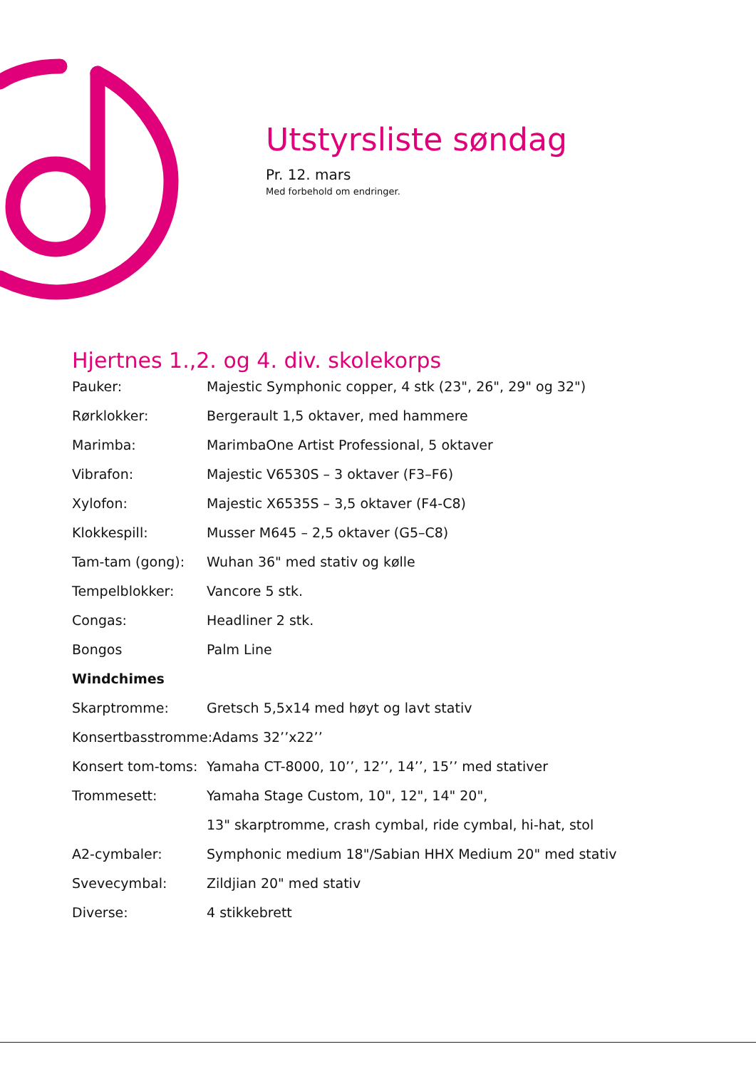Utstyrsliste søndag
Pr. 12. mars
Med forbehold om endringer.
Hjertnes 1.,2. og 4. div. skolekorps
Pauker: Majestic Symphonic copper, 4 stk (23", 26", 29" og 32")
Rørklokker: Bergerault 1,5 oktaver, med hammere
Marimba: MarimbaOne Artist Professional, 5 oktaver
Vibrafon: Majestic V6530S – 3 oktaver (F3–F6)
Xylofon: Majestic X6535S – 3,5 oktaver (F4-C8)
Klokkespill: Musser M645 – 2,5 oktaver (G5–C8)
Tam-tam (gong): Wuhan 36" med stativ og kølle
Tempelblokker: Vancore 5 stk.
Congas: Headliner 2 stk.
Bongos Palm Line
Windchimes
Skarptromme: Gretsch 5,5x14 med høyt og lavt stativ
Konsertbasstromme: Adams 32’’x22’’
Konsert tom-toms: Yamaha CT-8000, 10’’, 12’’, 14’’, 15’’ med stativer
Trommesett: Yamaha Stage Custom, 10", 12", 14" 20",
13" skarptromme, crash cymbal, ride cymbal, hi-hat, stol
A2-cymbaler: Symphonic medium 18"/Sabian HHX Medium 20" med stativ
Svevecymbal: Zildjian 20" med stativ
Diverse: 4 stikkebrett